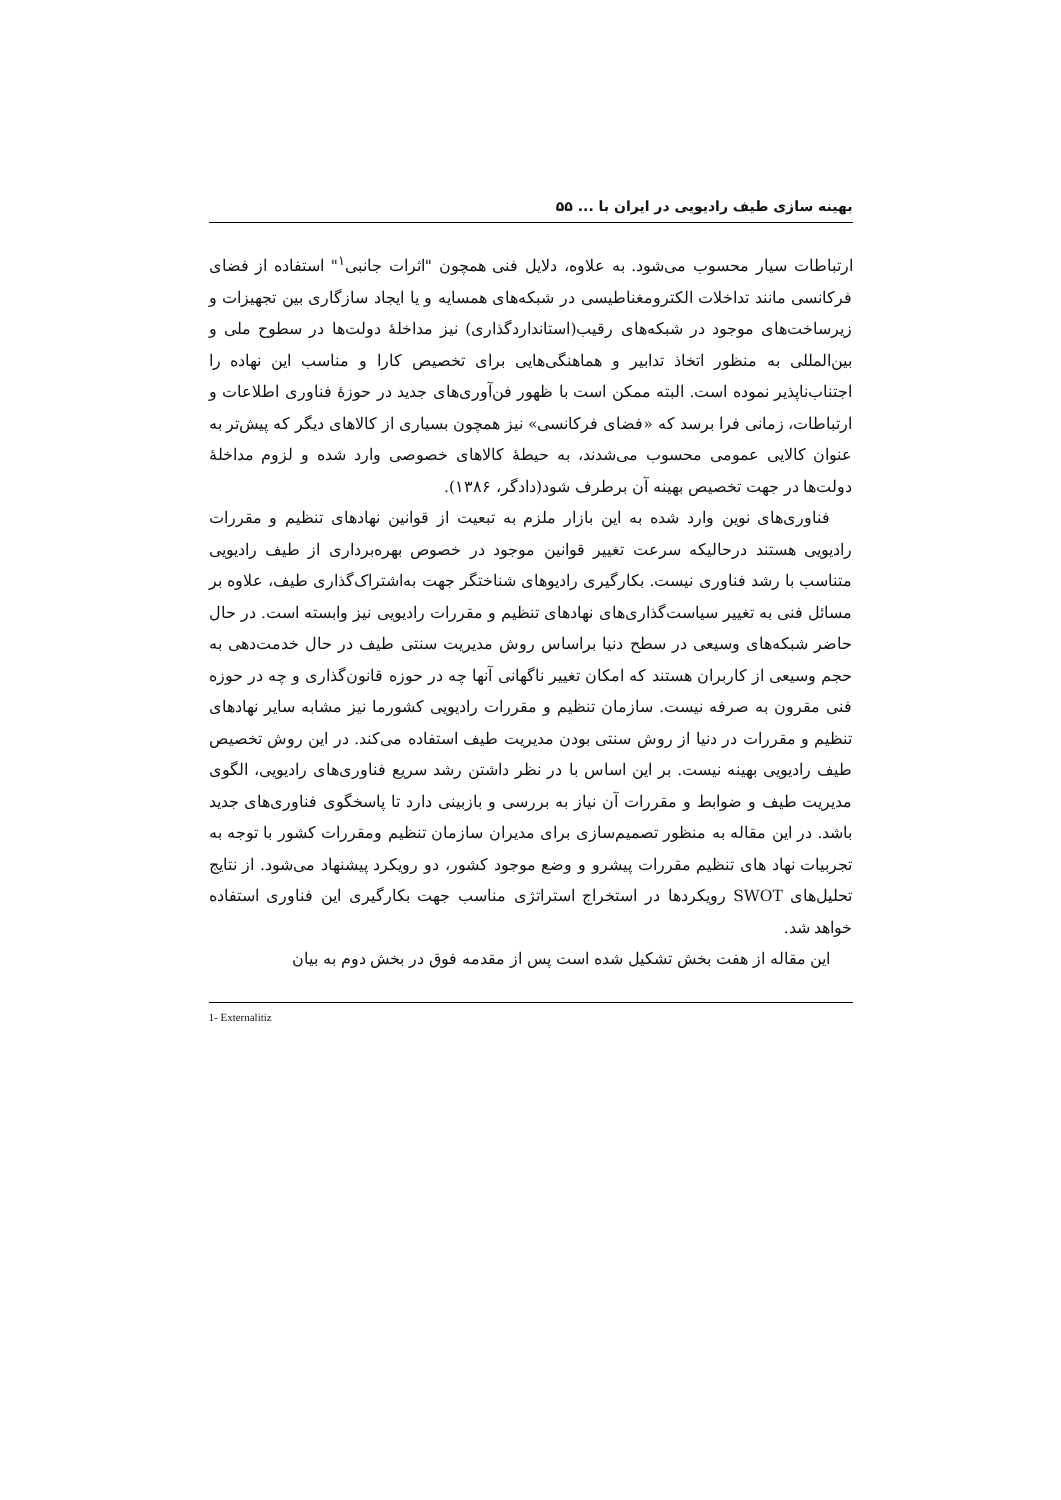بهینه سازی طیف رادیویی در ایران با ... ۵۵
ارتباطات سیار محسوب می‌شود. به علاوه، دلایل فنی همچون "اثرات جانبی<sup>۱</sup>" استفاده از فضای فرکانسی مانند تداخلات الکترومغناطیسی در شبکه‌های همسایه و یا ایجاد سازگاری بین تجهیزات و زیرساخت‌های موجود در شبکه‌های رقیب(استانداردگذاری) نیز مداخلهٔ دولت‌ها در سطوح ملی و بین‌المللی به منظور اتخاذ تدابیر و هماهنگی‌هایی برای تخصیص کارا و مناسب این نهاده را اجتناب‌ناپذیر نموده است. البته ممکن است با ظهور فن‌آوری‌های جدید در حوزهٔ فناوری اطلاعات و ارتباطات، زمانی فرا برسد که «فضای فرکانسی» نیز همچون بسیاری از کالاهای دیگر که پیش‌تر به عنوان کالایی عمومی محسوب می‌شدند، به حیطهٔ کالاهای خصوصی وارد شده و لزوم مداخلهٔ دولت‌ها در جهت تخصیص بهینه آن برطرف شود(دادگر، ۱۳۸۶).
فناوری‌های نوین وارد شده به این بازار ملزم به تبعیت از قوانین نهادهای تنظیم و مقررات رادیویی هستند درحالیکه سرعت تغییر قوانین موجود در خصوص بهره‌برداری از طیف رادیویی متناسب با رشد فناوری نیست. بکارگیری رادیوهای شناختگر جهت به‌اشتراک‌گذاری طیف، علاوه بر مسائل فنی به تغییر سیاست‌گذاری‌های نهادهای تنظیم و مقررات رادیویی نیز وابسته است. در حال حاضر شبکه‌های وسیعی در سطح دنیا براساس روش مدیریت سنتی طیف در حال خدمت‌دهی به حجم وسیعی از کاربران هستند که امکان تغییر ناگهانی آنها چه در حوزه قانون‌گذاری و چه در حوزه فنی مقرون به صرفه نیست. سازمان تنظیم و مقررات رادیویی کشورما نیز مشابه سایر نهادهای تنظیم و مقررات در دنیا از روش سنتی بودن مدیریت طیف استفاده می‌کند. در این روش تخصیص طیف رادیویی بهینه نیست. بر این اساس با در نظر داشتن رشد سریع فناوری‌های رادیویی، الگوی مدیریت طیف و ضوابط و مقررات آن نیاز به بررسی و بازبینی دارد تا پاسخگوی فناوری‌های جدید باشد. در این مقاله به منظور تصمیم‌سازی برای مدیران سازمان تنظیم ومقررات کشور با توجه به تجربیات نهاد های تنظیم مقررات پیشرو و وضع موجود کشور، دو رویکرد پیشنهاد می‌شود. از نتایج تحلیل‌های SWOT رویکردها در استخراج استراتژی مناسب جهت بکارگیری این فناوری استفاده خواهد شد.
این مقاله از هفت بخش تشکیل شده است پس از مقدمه فوق در بخش دوم به بیان
1- Externalitiz